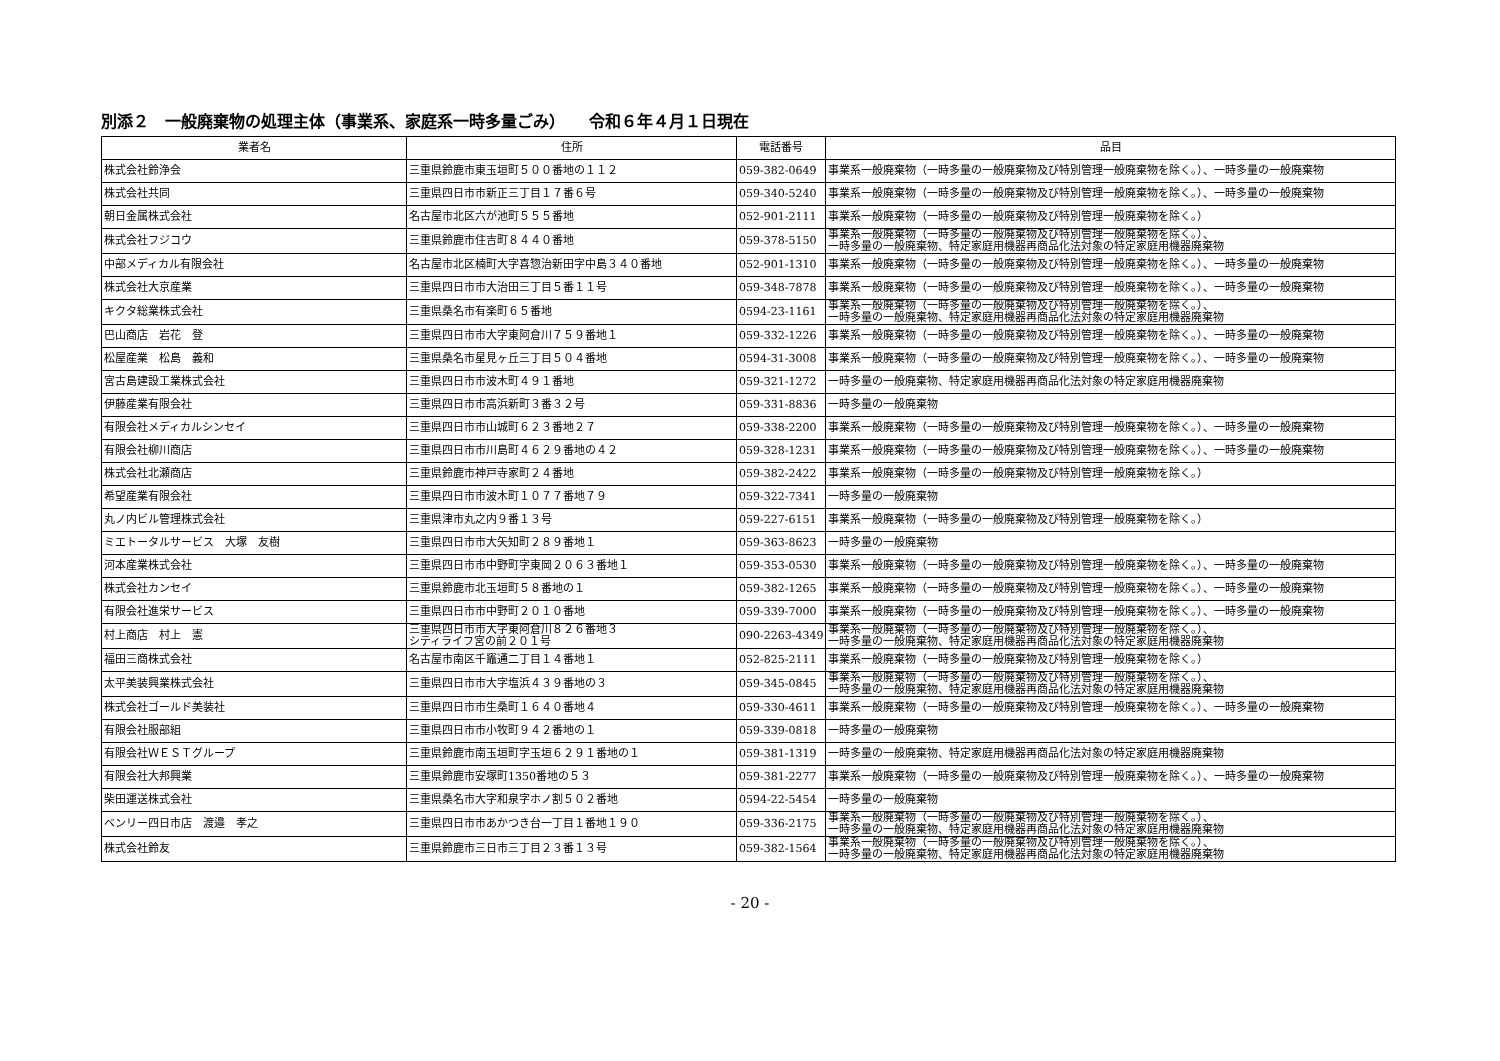別添２　一般廃棄物の処理主体（事業系、家庭系一時多量ごみ）　　令和６年４月１日現在
| 業者名 | 住所 | 電話番号 | 品目 |
| --- | --- | --- | --- |
| 株式会社鈴浄会 | 三重県鈴鹿市東玉垣町５００番地の１１２ | 059-382-0649 | 事業系一般廃棄物（一時多量の一般廃棄物及び特別管理一般廃棄物を除く。）、一時多量の一般廃棄物 |
| 株式会社共同 | 三重県四日市市新正三丁目１７番６号 | 059-340-5240 | 事業系一般廃棄物（一時多量の一般廃棄物及び特別管理一般廃棄物を除く。）、一時多量の一般廃棄物 |
| 朝日金属株式会社 | 名古屋市北区六が池町５５５番地 | 052-901-2111 | 事業系一般廃棄物（一時多量の一般廃棄物及び特別管理一般廃棄物を除く。） |
| 株式会社フジコウ | 三重県鈴鹿市住吉町８４４０番地 | 059-378-5150 | 事業系一般廃棄物（一時多量の一般廃棄物及び特別管理一般廃棄物を除く。）、 一時多量の一般廃棄物、特定家庭用機器再商品化法対象の特定家庭用機器廃棄物 |
| 中部メディカル有限会社 | 名古屋市北区楠町大字喜惣治新田字中島３４０番地 | 052-901-1310 | 事業系一般廃棄物（一時多量の一般廃棄物及び特別管理一般廃棄物を除く。）、一時多量の一般廃棄物 |
| 株式会社大京産業 | 三重県四日市市大治田三丁目５番１１号 | 059-348-7878 | 事業系一般廃棄物（一時多量の一般廃棄物及び特別管理一般廃棄物を除く。）、一時多量の一般廃棄物 |
| キクタ総業株式会社 | 三重県桑名市有楽町６５番地 | 0594-23-1161 | 事業系一般廃棄物（一時多量の一般廃棄物及び特別管理一般廃棄物を除く。）、 一時多量の一般廃棄物、特定家庭用機器再商品化法対象の特定家庭用機器廃棄物 |
| 巴山商店 岩花 登 | 三重県四日市市大字東阿倉川７５９番地１ | 059-332-1226 | 事業系一般廃棄物（一時多量の一般廃棄物及び特別管理一般廃棄物を除く。）、一時多量の一般廃棄物 |
| 松屋産業 松島 義和 | 三重県桑名市星見ヶ丘三丁目５０４番地 | 0594-31-3008 | 事業系一般廃棄物（一時多量の一般廃棄物及び特別管理一般廃棄物を除く。）、一時多量の一般廃棄物 |
| 宮古島建設工業株式会社 | 三重県四日市市波木町４９１番地 | 059-321-1272 | 一時多量の一般廃棄物、特定家庭用機器再商品化法対象の特定家庭用機器廃棄物 |
| 伊藤産業有限会社 | 三重県四日市市高浜新町３番３２号 | 059-331-8836 | 一時多量の一般廃棄物 |
| 有限会社メディカルシンセイ | 三重県四日市市山城町６２３番地２７ | 059-338-2200 | 事業系一般廃棄物（一時多量の一般廃棄物及び特別管理一般廃棄物を除く。）、一時多量の一般廃棄物 |
| 有限会社柳川商店 | 三重県四日市市川島町４６２９番地の４２ | 059-328-1231 | 事業系一般廃棄物（一時多量の一般廃棄物及び特別管理一般廃棄物を除く。）、一時多量の一般廃棄物 |
| 株式会社北瀬商店 | 三重県鈴鹿市神戸寺家町２４番地 | 059-382-2422 | 事業系一般廃棄物（一時多量の一般廃棄物及び特別管理一般廃棄物を除く。） |
| 希望産業有限会社 | 三重県四日市市波木町１０７７番地７９ | 059-322-7341 | 一時多量の一般廃棄物 |
| 丸ノ内ビル管理株式会社 | 三重県津市丸之内９番１３号 | 059-227-6151 | 事業系一般廃棄物（一時多量の一般廃棄物及び特別管理一般廃棄物を除く。） |
| ミエトータルサービス 大塚 友樹 | 三重県四日市市大矢知町２８９番地１ | 059-363-8623 | 一時多量の一般廃棄物 |
| 河本産業株式会社 | 三重県四日市市中野町字東岡２０６３番地１ | 059-353-0530 | 事業系一般廃棄物（一時多量の一般廃棄物及び特別管理一般廃棄物を除く。）、一時多量の一般廃棄物 |
| 株式会社カンセイ | 三重県鈴鹿市北玉垣町５８番地の１ | 059-382-1265 | 事業系一般廃棄物（一時多量の一般廃棄物及び特別管理一般廃棄物を除く。）、一時多量の一般廃棄物 |
| 有限会社進栄サービス | 三重県四日市市中野町２０１０番地 | 059-339-7000 | 事業系一般廃棄物（一時多量の一般廃棄物及び特別管理一般廃棄物を除く。）、一時多量の一般廃棄物 |
| 村上商店 村上 憲 | 三重県四日市市大字東阿倉川８２６番地３ シティライフ宮の前２０１号 | 090-2263-4349 | 事業系一般廃棄物（一時多量の一般廃棄物及び特別管理一般廃棄物を除く。）、 一時多量の一般廃棄物、特定家庭用機器再商品化法対象の特定家庭用機器廃棄物 |
| 福田三商株式会社 | 名古屋市南区千竈通二丁目１４番地１ | 052-825-2111 | 事業系一般廃棄物（一時多量の一般廃棄物及び特別管理一般廃棄物を除く。） |
| 太平美装興業株式会社 | 三重県四日市市大字塩浜４３９番地の３ | 059-345-0845 | 事業系一般廃棄物（一時多量の一般廃棄物及び特別管理一般廃棄物を除く。）、 一時多量の一般廃棄物、特定家庭用機器再商品化法対象の特定家庭用機器廃棄物 |
| 株式会社ゴールド美装社 | 三重県四日市市生桑町１６４０番地４ | 059-330-4611 | 事業系一般廃棄物（一時多量の一般廃棄物及び特別管理一般廃棄物を除く。）、一時多量の一般廃棄物 |
| 有限会社服部組 | 三重県四日市市小牧町９４２番地の１ | 059-339-0818 | 一時多量の一般廃棄物 |
| 有限会社ＷＥＳＴグループ | 三重県鈴鹿市南玉垣町字玉垣６２９１番地の１ | 059-381-1319 | 一時多量の一般廃棄物、特定家庭用機器再商品化法対象の特定家庭用機器廃棄物 |
| 有限会社大邦興業 | 三重県鈴鹿市安塚町1350番地の５３ | 059-381-2277 | 事業系一般廃棄物（一時多量の一般廃棄物及び特別管理一般廃棄物を除く。）、一時多量の一般廃棄物 |
| 柴田運送株式会社 | 三重県桑名市大字和泉字ホノ割５０２番地 | 0594-22-5454 | 一時多量の一般廃棄物 |
| ベンリー四日市店 渡邉 孝之 | 三重県四日市市あかつき台一丁目１番地１９０ | 059-336-2175 | 事業系一般廃棄物（一時多量の一般廃棄物及び特別管理一般廃棄物を除く。）、 一時多量の一般廃棄物、特定家庭用機器再商品化法対象の特定家庭用機器廃棄物 |
| 株式会社鈴友 | 三重県鈴鹿市三日市三丁目２３番１３号 | 059-382-1564 | 事業系一般廃棄物（一時多量の一般廃棄物及び特別管理一般廃棄物を除く。）、 一時多量の一般廃棄物、特定家庭用機器再商品化法対象の特定家庭用機器廃棄物 |
- 20 -